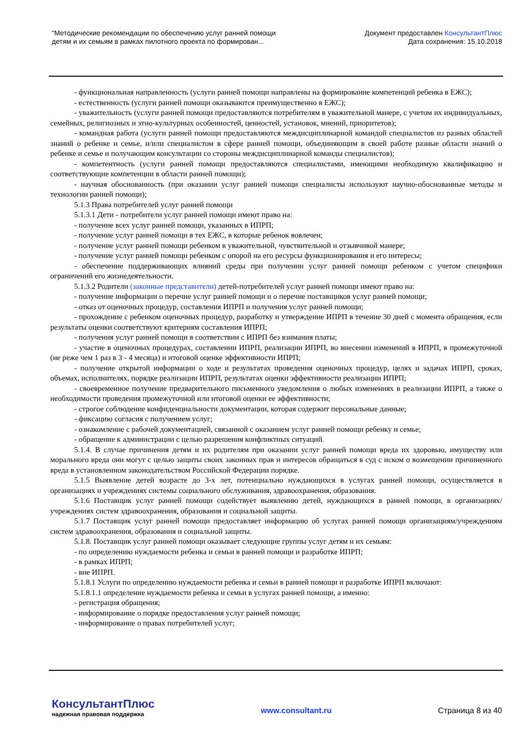"Методические рекомендации по обеспечению услуг ранней помощи
детям и их семьям в рамках пилотного проекта по формирован...
Документ предоставлен КонсультантПлюс
Дата сохранения: 15.10.2018
- функциональная направленность (услуги ранней помощи направлены на формирование компетенций ребенка в ЕЖС);
- естественность (услуги ранней помощи оказываются преимущественно в ЕЖС);
- уважительность (услуги ранней помощи предоставляются потребителям в уважительной манере, с учетом их индивидуальных, семейных, религиозных и этно-культурных особенностей, ценностей, установок, мнений, приоритетов);
- командная работа (услуги ранней помощи предоставляются междисциплинарной командой специалистов из разных областей знаний о ребенке и семье, и/или специалистом в сфере ранней помощи, объединяющим в своей работе разные области знаний о ребенке и семье и получающим консультации со стороны междисциплинарной команды специалистов);
- компетентность (услуги ранней помощи предоставляются специалистами, имеющими необходимую квалификацию и соответствующие компетенции в области ранней помощи);
- научная обоснованность (при оказании услуг ранней помощи специалисты используют научно-обоснованные методы и технологии ранней помощи);
5.1.3 Права потребителей услуг ранней помощи
5.1.3.1 Дети - потребители услуг ранней помощи имеют право на:
- получение всех услуг ранней помощи, указанных в ИПРП;
- получение услуг ранней помощи в тех ЕЖС, в которые ребенок вовлечен;
- получение услуг ранней помощи ребенком в уважительной, чувствительной и отзывчивой манере;
- получение услуг ранней помощи ребенком с опорой на его ресурсы функционирования и его интересы;
- обеспечение поддерживающих влияний среды при получении услуг ранней помощи ребенком с учетом специфики ограничений его жизнедеятельности.
5.1.3.2 Родители (законные представители) детей-потребителей услуг ранней помощи имеют право на:
- получение информации о перечне услуг ранней помощи и о перечне поставщиков услуг ранней помощи;
- отказ от оценочных процедур, составления ИПРП и получения услуг ранней помощи;
- прохождение с ребенком оценочных процедур, разработку и утверждение ИПРП в течение 30 дней с момента обращения, если результаты оценки соответствуют критериям составления ИПРП;
- получения услуг ранней помощи в соответствии с ИПРП без взимания платы;
- участие в оценочных процедурах, составлении ИПРП, реализации ИПРП, во внесении изменений в ИПРП, в промежуточной (не реже чем 1 раз в 3 - 4 месяца) и итоговой оценке эффективности ИПРП;
- получение открытой информации о ходе и результатах проведения оценочных процедур, целях и задачах ИПРП, сроках, объемах, исполнителях, порядке реализации ИПРП, результатах оценки эффективности реализации ИПРП;
- своевременное получение предварительного письменного уведомления о любых изменениях в реализации ИПРП, а также о необходимости проведения промежуточной или итоговой оценки ее эффективности;
- строгое соблюдение конфиденциальности документации, которая содержит персональные данные;
- фиксацию согласия с получением услуг;
- ознакомление с рабочей документацией, связанной с оказанием услуг ранней помощи ребенку и семье;
- обращение к администрации с целью разрешения конфликтных ситуаций.
5.1.4. В случае причинения детям и их родителям при оказании услуг ранней помощи вреда их здоровью, имуществу или морального вреда они могут с целью защиты своих законных прав и интересов обращаться в суд с иском о возмещении причиненного вреда в установленном законодательством Российской Федерации порядке.
5.1.5 Выявление детей возрасте до 3-х лет, потенциально нуждающихся в услугах ранней помощи, осуществляется в организациях и учреждениях системы социального обслуживания, здравоохранения, образования.
5.1.6 Поставщик услуг ранней помощи содействует выявлению детей, нуждающихся в ранней помощи, в организациях/учреждениях систем здравоохранения, образования и социальной защиты.
5.1.7 Поставщик услуг ранней помощи предоставляет информацию об услугах ранней помощи организациям/учреждениям систем здравоохранения, образования и социальной защиты.
5.1.8. Поставщик услуг ранней помощи оказывает следующие группы услуг детям и их семьям:
- по определению нуждаемости ребенка и семьи в ранней помощи и разработке ИПРП;
- в рамках ИПРП;
- вне ИПРП.
5.1.8.1 Услуги по определению нуждаемости ребенка и семьи в ранней помощи и разработке ИПРП включают:
5.1.8.1.1 определение нуждаемости ребенка и семьи в услугах ранней помощи, а именно:
- регистрация обращения;
- информирование о порядке предоставления услуг ранней помощи;
- информирование о правах потребителей услуг;
КонсультантПлюс
надежная правовая поддержка
www.consultant.ru Страница 8 из 40